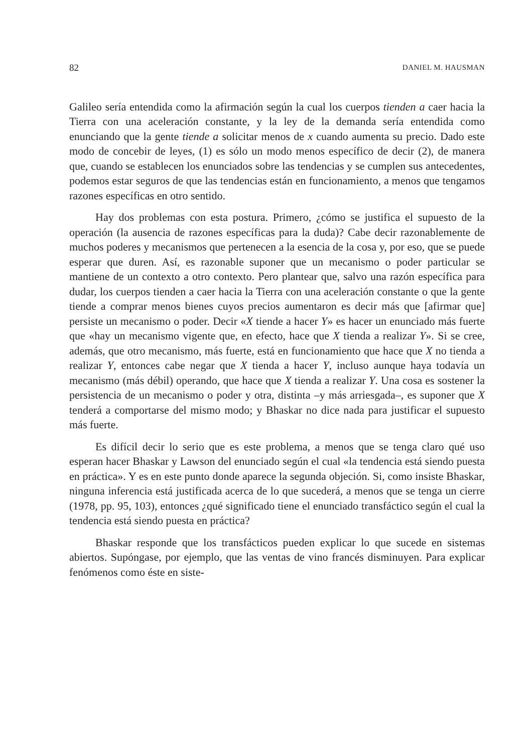82 DANIEL M. HAUSMAN
Galileo sería entendida como la afirmación según la cual los cuerpos tienden a caer hacia la Tierra con una aceleración constante, y la ley de la demanda sería entendida como enunciando que la gente tiende a solicitar menos de x cuando aumenta su precio. Dado este modo de concebir de leyes, (1) es sólo un modo menos específico de decir (2), de manera que, cuando se establecen los enunciados sobre las tendencias y se cumplen sus antecedentes, podemos estar seguros de que las tendencias están en funcionamiento, a menos que tengamos razones específicas en otro sentido.
Hay dos problemas con esta postura. Primero, ¿cómo se justifica el supuesto de la operación (la ausencia de razones específicas para la duda)? Cabe decir razonablemente de muchos poderes y mecanismos que pertenecen a la esencia de la cosa y, por eso, que se puede esperar que duren. Así, es razonable suponer que un mecanismo o poder particular se mantiene de un contexto a otro contexto. Pero plantear que, salvo una razón específica para dudar, los cuerpos tienden a caer hacia la Tierra con una aceleración constante o que la gente tiende a comprar menos bienes cuyos precios aumentaron es decir más que [afirmar que] persiste un mecanismo o poder. Decir «X tiende a hacer Y» es hacer un enunciado más fuerte que «hay un mecanismo vigente que, en efecto, hace que X tienda a realizar Y». Si se cree, además, que otro mecanismo, más fuerte, está en funcionamiento que hace que X no tienda a realizar Y, entonces cabe negar que X tienda a hacer Y, incluso aunque haya todavía un mecanismo (más débil) operando, que hace que X tienda a realizar Y. Una cosa es sostener la persistencia de un mecanismo o poder y otra, distinta –y más arriesgada–, es suponer que X tenderá a comportarse del mismo modo; y Bhaskar no dice nada para justificar el supuesto más fuerte.
Es difícil decir lo serio que es este problema, a menos que se tenga claro qué uso esperan hacer Bhaskar y Lawson del enunciado según el cual «la tendencia está siendo puesta en práctica». Y es en este punto donde aparece la segunda objeción. Si, como insiste Bhaskar, ninguna inferencia está justificada acerca de lo que sucederá, a menos que se tenga un cierre (1978, pp. 95, 103), entonces ¿qué significado tiene el enunciado transfáctico según el cual la tendencia está siendo puesta en práctica?
Bhaskar responde que los transfácticos pueden explicar lo que sucede en sistemas abiertos. Supóngase, por ejemplo, que las ventas de vino francés disminuyen. Para explicar fenómenos como éste en siste-